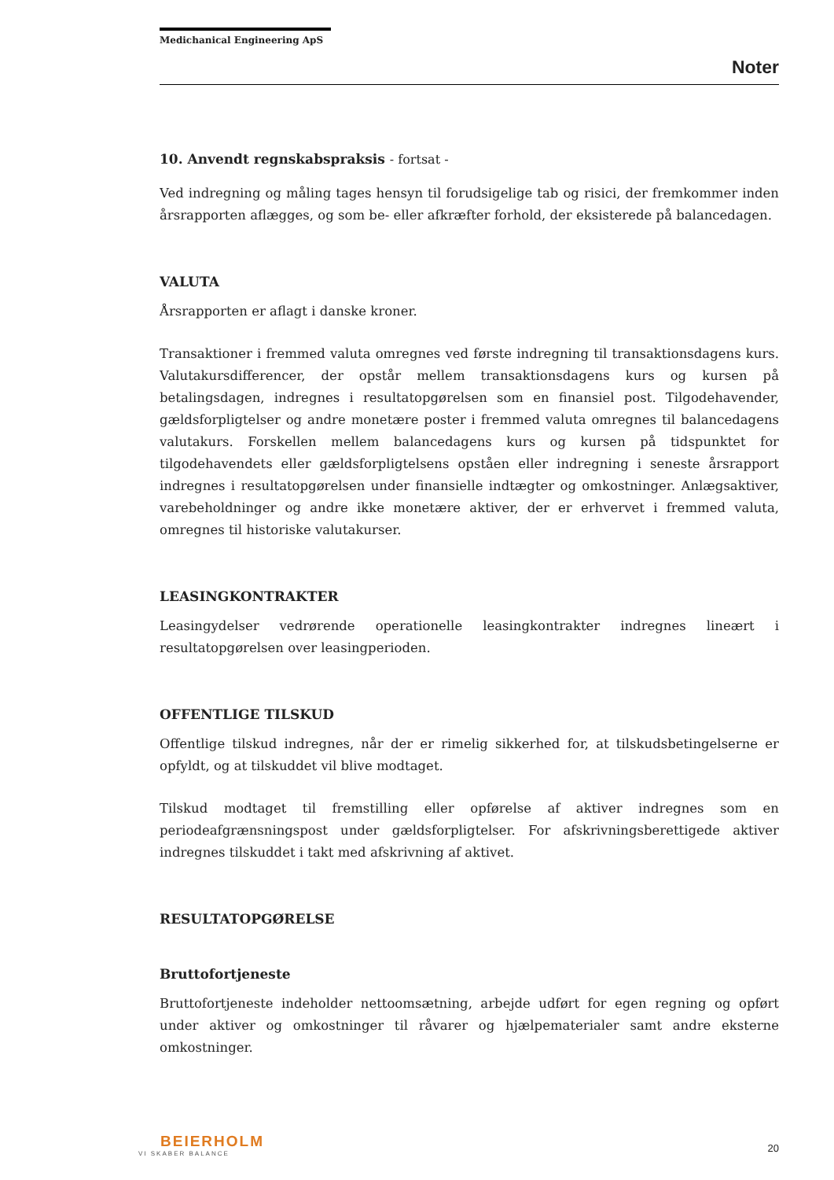Medichanical Engineering ApS
Noter
10. Anvendt regnskabspraksis - fortsat -
Ved indregning og måling tages hensyn til forudsigelige tab og risici, der fremkommer inden årsrapporten aflægges, og som be- eller afkræfter forhold, der eksisterede på balancedagen.
VALUTA
Årsrapporten er aflagt i danske kroner.
Transaktioner i fremmed valuta omregnes ved første indregning til transaktionsdagens kurs. Valutakursdifferencer, der opstår mellem transaktionsdagens kurs og kursen på betalingsdagen, indregnes i resultatopgørelsen som en finansiel post. Tilgodehavender, gældsforpligtelser og andre monetære poster i fremmed valuta omregnes til balancedagens valutakurs. Forskellen mellem balancedagens kurs og kursen på tidspunktet for tilgodehavendets eller gældsforpligtelsens opståen eller indregning i seneste årsrapport indregnes i resultatopgørelsen under finansielle indtægter og omkostninger. Anlægsaktiver, varebeholdninger og andre ikke monetære aktiver, der er erhvervet i fremmed valuta, omregnes til historiske valutakurser.
LEASINGKONTRAKTER
Leasingydelser vedrørende operationelle leasingkontrakter indregnes lineært i resultatopgørelsen over leasingperioden.
OFFENTLIGE TILSKUD
Offentlige tilskud indregnes, når der er rimelig sikkerhed for, at tilskudsbetingelserne er opfyldt, og at tilskuddet vil blive modtaget.
Tilskud modtaget til fremstilling eller opførelse af aktiver indregnes som en periodeafgrænsningspost under gældsforpligtelser. For afskrivningsberettigede aktiver indregnes tilskuddet i takt med afskrivning af aktivet.
RESULTATOPGØRELSE
Bruttofortjeneste
Bruttofortjeneste indeholder nettoomsætning, arbejde udført for egen regning og opført under aktiver og omkostninger til råvarer og hjælpematerialer samt andre eksterne omkostninger.
BEIERHOLM
VI SKABER BALANCE
20